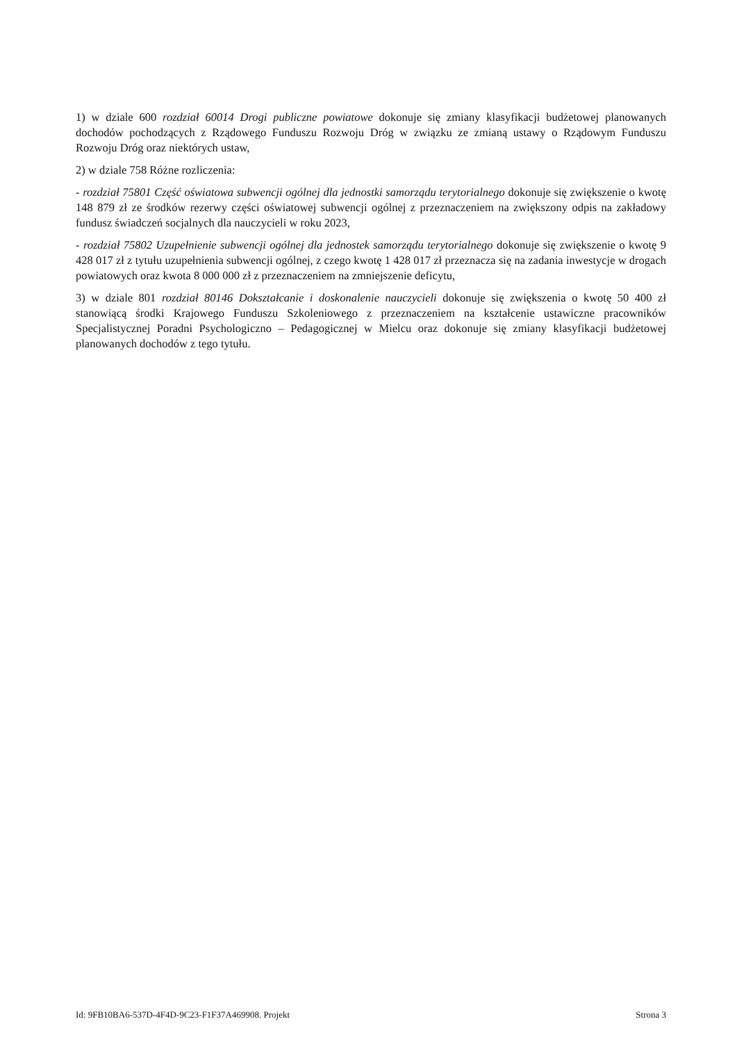1) w dziale 600 rozdział 60014 Drogi publiczne powiatowe dokonuje się zmiany klasyfikacji budżetowej planowanych dochodów pochodzących z Rządowego Funduszu Rozwoju Dróg w związku ze zmianą ustawy o Rządowym Funduszu Rozwoju Dróg oraz niektórych ustaw,
2) w dziale 758 Różne rozliczenia:
- rozdział 75801 Część oświatowa subwencji ogólnej dla jednostki samorządu terytorialnego dokonuje się zwiększenie o kwotę 148 879 zł ze środków rezerwy części oświatowej subwencji ogólnej z przeznaczeniem na zwiększony odpis na zakładowy fundusz świadczeń socjalnych dla nauczycieli w roku 2023,
- rozdział 75802 Uzupełnienie subwencji ogólnej dla jednostek samorządu terytorialnego dokonuje się zwiększenie o kwotę 9 428 017 zł z tytułu uzupełnienia subwencji ogólnej, z czego kwotę 1 428 017 zł przeznacza się na zadania inwestycje w drogach powiatowych oraz kwota 8 000 000 zł z przeznaczeniem na zmniejszenie deficytu,
3) w dziale 801 rozdział 80146 Dokształcanie i doskonalenie nauczycieli dokonuje się zwiększenia o kwotę 50 400 zł stanowiącą środki Krajowego Funduszu Szkoleniowego z przeznaczeniem na kształcenie ustawiczne pracowników Specjalistycznej Poradni Psychologiczno – Pedagogicznej w Mielcu oraz dokonuje się zmiany klasyfikacji budżetowej planowanych dochodów z tego tytułu.
Id: 9FB10BA6-537D-4F4D-9C23-F1F37A469908. Projekt Strona 3